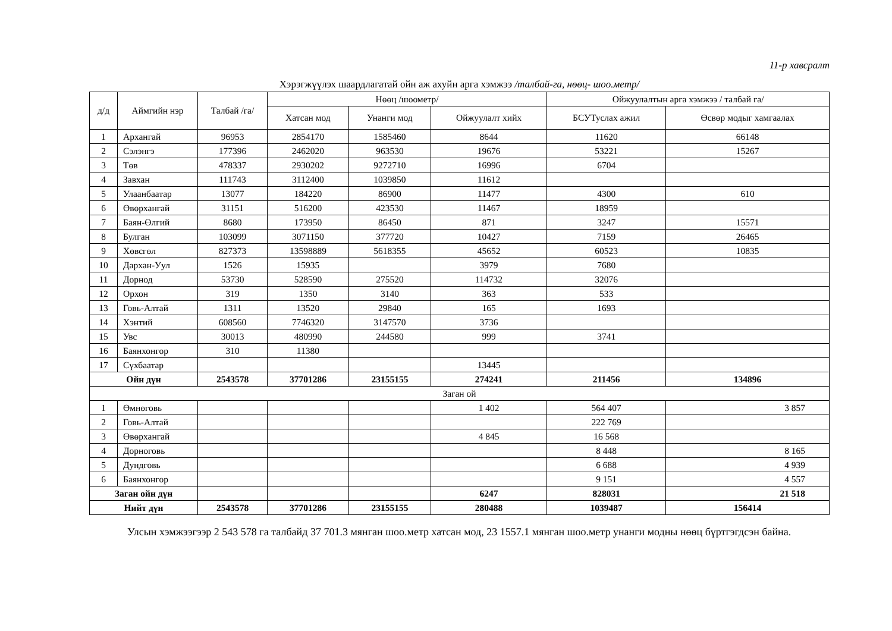11-р хавсралт
Хэрэгжүүлэх шаардлагатай ойн аж ахуйн арга хэмжээ /талбай-га, нөөц- шоо.метр/
| д/д | Аймгийн нэр | Талбай /га/ | Нөөц /шоометр/ | | | Ойжуулалтын арга хэмжээ / талбай га/ | |
| --- | --- | --- | --- | --- | --- | --- | --- |
| | | | Хатсан мод | Унанги мод | Ойжуулалт хийх | БСУТуслах ажил | Өсвөр модыг хамгаалах |
| 1 | Архангай | 96953 | 2854170 | 1585460 | 8644 | 11620 | 66148 |
| 2 | Сэлэнгэ | 177396 | 2462020 | 963530 | 19676 | 53221 | 15267 |
| 3 | Төв | 478337 | 2930202 | 9272710 | 16996 | 6704 | |
| 4 | Завхан | 111743 | 3112400 | 1039850 | 11612 | | |
| 5 | Улаанбаатар | 13077 | 184220 | 86900 | 11477 | 4300 | 610 |
| 6 | Өвөрхангай | 31151 | 516200 | 423530 | 11467 | 18959 | |
| 7 | Баян-Өлгий | 8680 | 173950 | 86450 | 871 | 3247 | 15571 |
| 8 | Булган | 103099 | 3071150 | 377720 | 10427 | 7159 | 26465 |
| 9 | Хөвсгөл | 827373 | 13598889 | 5618355 | 45652 | 60523 | 10835 |
| 10 | Дархан-Уул | 1526 | 15935 | | 3979 | 7680 | |
| 11 | Дорнод | 53730 | 528590 | 275520 | 114732 | 32076 | |
| 12 | Орхон | 319 | 1350 | 3140 | 363 | 533 | |
| 13 | Говь-Алтай | 1311 | 13520 | 29840 | 165 | 1693 | |
| 14 | Хэнтий | 608560 | 7746320 | 3147570 | 3736 | | |
| 15 | Увс | 30013 | 480990 | 244580 | 999 | 3741 | |
| 16 | Баянхонгор | 310 | 11380 | | | | |
| 17 | Сүхбаатар | | | | 13445 | | |
| Ойн дүн | | 2543578 | 37701286 | 23155155 | 274241 | 211456 | 134896 |
| Заган ой | | | | | | | |
| 1 | Өмнөговь | | | | 1 402 | 564 407 | 3 857 |
| 2 | Говь-Алтай | | | | | 222 769 | |
| 3 | Өвөрхангай | | | | 4 845 | 16 568 | |
| 4 | Дорноговь | | | | | 8 448 | 8 165 |
| 5 | Дундговь | | | | | 6 688 | 4 939 |
| 6 | Баянхонгор | | | | | 9 151 | 4 557 |
| Заган ойн дүн | | | | | 6247 | 828031 | 21 518 |
| Нийт дүн | | 2543578 | 37701286 | 23155155 | 280488 | 1039487 | 156414 |
Улсын хэмжээгээр 2 543 578 га талбайд 37 701.3 мянган шоо.метр хатсан мод, 23 1557.1 мянган шоо.метр унанги модны нөөц бүртгэгдсэн байна.